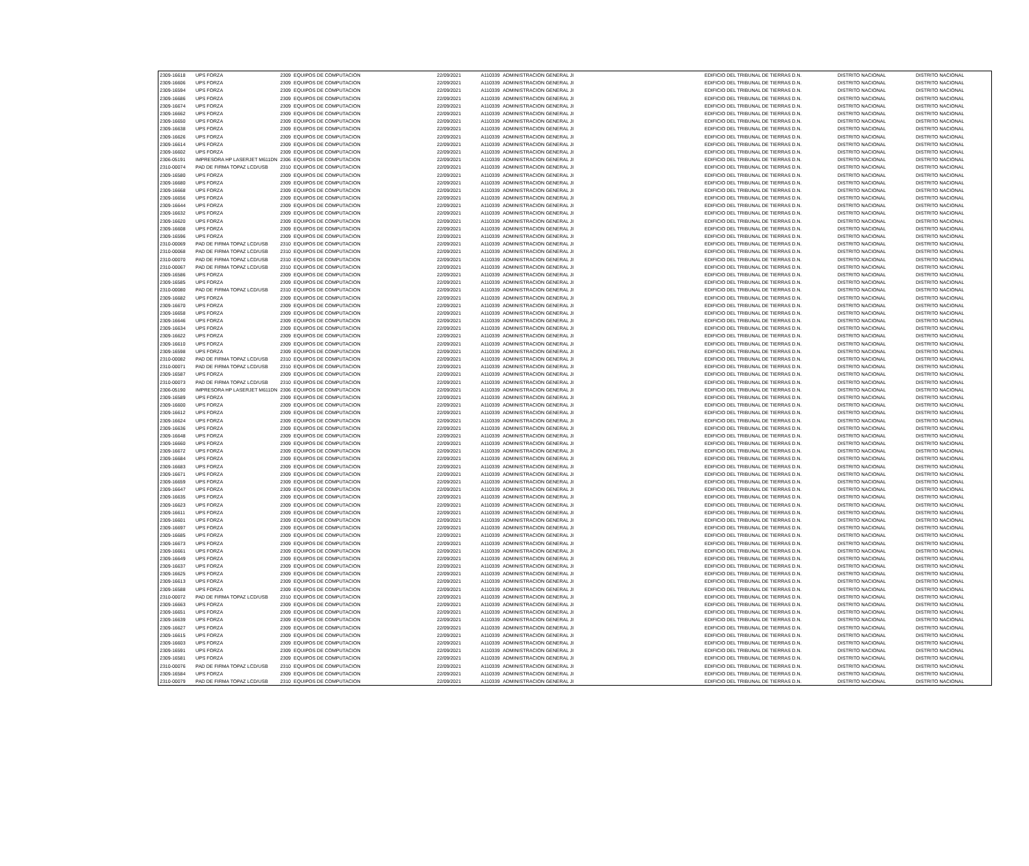| 2309-16618 | UPS FORZA | 2309 | EQUIPOS DE COMPUTACION | 22/09/2021 | A110339 | ADMINISTRACION GENERAL JI | EDIFICIO DEL TRIBUNAL DE TIERRAS D.N. | DISTRITO NACIONAL | DISTRITO NACIONAL |
| 2309-16606 | UPS FORZA | 2309 | EQUIPOS DE COMPUTACION | 22/09/2021 | A110339 | ADMINISTRACION GENERAL JI | EDIFICIO DEL TRIBUNAL DE TIERRAS D.N. | DISTRITO NACIONAL | DISTRITO NACIONAL |
| 2309-16594 | UPS FORZA | 2309 | EQUIPOS DE COMPUTACION | 22/09/2021 | A110339 | ADMINISTRACION GENERAL JI | EDIFICIO DEL TRIBUNAL DE TIERRAS D.N. | DISTRITO NACIONAL | DISTRITO NACIONAL |
| 2309-16686 | UPS FORZA | 2309 | EQUIPOS DE COMPUTACION | 22/09/2021 | A110339 | ADMINISTRACION GENERAL JI | EDIFICIO DEL TRIBUNAL DE TIERRAS D.N. | DISTRITO NACIONAL | DISTRITO NACIONAL |
| 2309-16674 | UPS FORZA | 2309 | EQUIPOS DE COMPUTACION | 22/09/2021 | A110339 | ADMINISTRACION GENERAL JI | EDIFICIO DEL TRIBUNAL DE TIERRAS D.N. | DISTRITO NACIONAL | DISTRITO NACIONAL |
| 2309-16662 | UPS FORZA | 2309 | EQUIPOS DE COMPUTACION | 22/09/2021 | A110339 | ADMINISTRACION GENERAL JI | EDIFICIO DEL TRIBUNAL DE TIERRAS D.N. | DISTRITO NACIONAL | DISTRITO NACIONAL |
| 2309-16650 | UPS FORZA | 2309 | EQUIPOS DE COMPUTACION | 22/09/2021 | A110339 | ADMINISTRACION GENERAL JI | EDIFICIO DEL TRIBUNAL DE TIERRAS D.N. | DISTRITO NACIONAL | DISTRITO NACIONAL |
| 2309-16638 | UPS FORZA | 2309 | EQUIPOS DE COMPUTACION | 22/09/2021 | A110339 | ADMINISTRACION GENERAL JI | EDIFICIO DEL TRIBUNAL DE TIERRAS D.N. | DISTRITO NACIONAL | DISTRITO NACIONAL |
| 2309-16626 | UPS FORZA | 2309 | EQUIPOS DE COMPUTACION | 22/09/2021 | A110339 | ADMINISTRACION GENERAL JI | EDIFICIO DEL TRIBUNAL DE TIERRAS D.N. | DISTRITO NACIONAL | DISTRITO NACIONAL |
| 2309-16614 | UPS FORZA | 2309 | EQUIPOS DE COMPUTACION | 22/09/2021 | A110339 | ADMINISTRACION GENERAL JI | EDIFICIO DEL TRIBUNAL DE TIERRAS D.N. | DISTRITO NACIONAL | DISTRITO NACIONAL |
| 2309-16602 | UPS FORZA | 2309 | EQUIPOS DE COMPUTACION | 22/09/2021 | A110339 | ADMINISTRACION GENERAL JI | EDIFICIO DEL TRIBUNAL DE TIERRAS D.N. | DISTRITO NACIONAL | DISTRITO NACIONAL |
| 2306-05191 | IMPRESORA HP LASERJET M611DN | 2306 | EQUIPOS DE COMPUTACION | 22/09/2021 | A110339 | ADMINISTRACION GENERAL JI | EDIFICIO DEL TRIBUNAL DE TIERRAS D.N. | DISTRITO NACIONAL | DISTRITO NACIONAL |
| 2310-00074 | PAD DE FIRMA TOPAZ LCD/USB | 2310 | EQUIPOS DE COMPUTACION | 22/09/2021 | A110339 | ADMINISTRACION GENERAL JI | EDIFICIO DEL TRIBUNAL DE TIERRAS D.N. | DISTRITO NACIONAL | DISTRITO NACIONAL |
| 2309-16580 | UPS FORZA | 2309 | EQUIPOS DE COMPUTACION | 22/09/2021 | A110339 | ADMINISTRACION GENERAL JI | EDIFICIO DEL TRIBUNAL DE TIERRAS D.N. | DISTRITO NACIONAL | DISTRITO NACIONAL |
| 2309-16680 | UPS FORZA | 2309 | EQUIPOS DE COMPUTACION | 22/09/2021 | A110339 | ADMINISTRACION GENERAL JI | EDIFICIO DEL TRIBUNAL DE TIERRAS D.N. | DISTRITO NACIONAL | DISTRITO NACIONAL |
| 2309-16668 | UPS FORZA | 2309 | EQUIPOS DE COMPUTACION | 22/09/2021 | A110339 | ADMINISTRACION GENERAL JI | EDIFICIO DEL TRIBUNAL DE TIERRAS D.N. | DISTRITO NACIONAL | DISTRITO NACIONAL |
| 2309-16656 | UPS FORZA | 2309 | EQUIPOS DE COMPUTACION | 22/09/2021 | A110339 | ADMINISTRACION GENERAL JI | EDIFICIO DEL TRIBUNAL DE TIERRAS D.N. | DISTRITO NACIONAL | DISTRITO NACIONAL |
| 2309-16644 | UPS FORZA | 2309 | EQUIPOS DE COMPUTACION | 22/09/2021 | A110339 | ADMINISTRACION GENERAL JI | EDIFICIO DEL TRIBUNAL DE TIERRAS D.N. | DISTRITO NACIONAL | DISTRITO NACIONAL |
| 2309-16632 | UPS FORZA | 2309 | EQUIPOS DE COMPUTACION | 22/09/2021 | A110339 | ADMINISTRACION GENERAL JI | EDIFICIO DEL TRIBUNAL DE TIERRAS D.N. | DISTRITO NACIONAL | DISTRITO NACIONAL |
| 2309-16620 | UPS FORZA | 2309 | EQUIPOS DE COMPUTACION | 22/09/2021 | A110339 | ADMINISTRACION GENERAL JI | EDIFICIO DEL TRIBUNAL DE TIERRAS D.N. | DISTRITO NACIONAL | DISTRITO NACIONAL |
| 2309-16608 | UPS FORZA | 2309 | EQUIPOS DE COMPUTACION | 22/09/2021 | A110339 | ADMINISTRACION GENERAL JI | EDIFICIO DEL TRIBUNAL DE TIERRAS D.N. | DISTRITO NACIONAL | DISTRITO NACIONAL |
| 2309-16596 | UPS FORZA | 2309 | EQUIPOS DE COMPUTACION | 22/09/2021 | A110339 | ADMINISTRACION GENERAL JI | EDIFICIO DEL TRIBUNAL DE TIERRAS D.N. | DISTRITO NACIONAL | DISTRITO NACIONAL |
| 2310-00069 | PAD DE FIRMA TOPAZ LCD/USB | 2310 | EQUIPOS DE COMPUTACION | 22/09/2021 | A110339 | ADMINISTRACION GENERAL JI | EDIFICIO DEL TRIBUNAL DE TIERRAS D.N. | DISTRITO NACIONAL | DISTRITO NACIONAL |
| 2310-00068 | PAD DE FIRMA TOPAZ LCD/USB | 2310 | EQUIPOS DE COMPUTACION | 22/09/2021 | A110339 | ADMINISTRACION GENERAL JI | EDIFICIO DEL TRIBUNAL DE TIERRAS D.N. | DISTRITO NACIONAL | DISTRITO NACIONAL |
| 2310-00070 | PAD DE FIRMA TOPAZ LCD/USB | 2310 | EQUIPOS DE COMPUTACION | 22/09/2021 | A110339 | ADMINISTRACION GENERAL JI | EDIFICIO DEL TRIBUNAL DE TIERRAS D.N. | DISTRITO NACIONAL | DISTRITO NACIONAL |
| 2310-00067 | PAD DE FIRMA TOPAZ LCD/USB | 2310 | EQUIPOS DE COMPUTACION | 22/09/2021 | A110339 | ADMINISTRACION GENERAL JI | EDIFICIO DEL TRIBUNAL DE TIERRAS D.N. | DISTRITO NACIONAL | DISTRITO NACIONAL |
| 2309-16586 | UPS FORZA | 2309 | EQUIPOS DE COMPUTACION | 22/09/2021 | A110339 | ADMINISTRACION GENERAL JI | EDIFICIO DEL TRIBUNAL DE TIERRAS D.N. | DISTRITO NACIONAL | DISTRITO NACIONAL |
| 2309-16585 | UPS FORZA | 2309 | EQUIPOS DE COMPUTACION | 22/09/2021 | A110339 | ADMINISTRACION GENERAL JI | EDIFICIO DEL TRIBUNAL DE TIERRAS D.N. | DISTRITO NACIONAL | DISTRITO NACIONAL |
| 2310-00080 | PAD DE FIRMA TOPAZ LCD/USB | 2310 | EQUIPOS DE COMPUTACION | 22/09/2021 | A110339 | ADMINISTRACION GENERAL JI | EDIFICIO DEL TRIBUNAL DE TIERRAS D.N. | DISTRITO NACIONAL | DISTRITO NACIONAL |
| 2309-16682 | UPS FORZA | 2309 | EQUIPOS DE COMPUTACION | 22/09/2021 | A110339 | ADMINISTRACION GENERAL JI | EDIFICIO DEL TRIBUNAL DE TIERRAS D.N. | DISTRITO NACIONAL | DISTRITO NACIONAL |
| 2309-16670 | UPS FORZA | 2309 | EQUIPOS DE COMPUTACION | 22/09/2021 | A110339 | ADMINISTRACION GENERAL JI | EDIFICIO DEL TRIBUNAL DE TIERRAS D.N. | DISTRITO NACIONAL | DISTRITO NACIONAL |
| 2309-16658 | UPS FORZA | 2309 | EQUIPOS DE COMPUTACION | 22/09/2021 | A110339 | ADMINISTRACION GENERAL JI | EDIFICIO DEL TRIBUNAL DE TIERRAS D.N. | DISTRITO NACIONAL | DISTRITO NACIONAL |
| 2309-16646 | UPS FORZA | 2309 | EQUIPOS DE COMPUTACION | 22/09/2021 | A110339 | ADMINISTRACION GENERAL JI | EDIFICIO DEL TRIBUNAL DE TIERRAS D.N. | DISTRITO NACIONAL | DISTRITO NACIONAL |
| 2309-16634 | UPS FORZA | 2309 | EQUIPOS DE COMPUTACION | 22/09/2021 | A110339 | ADMINISTRACION GENERAL JI | EDIFICIO DEL TRIBUNAL DE TIERRAS D.N. | DISTRITO NACIONAL | DISTRITO NACIONAL |
| 2309-16622 | UPS FORZA | 2309 | EQUIPOS DE COMPUTACION | 22/09/2021 | A110339 | ADMINISTRACION GENERAL JI | EDIFICIO DEL TRIBUNAL DE TIERRAS D.N. | DISTRITO NACIONAL | DISTRITO NACIONAL |
| 2309-16610 | UPS FORZA | 2309 | EQUIPOS DE COMPUTACION | 22/09/2021 | A110339 | ADMINISTRACION GENERAL JI | EDIFICIO DEL TRIBUNAL DE TIERRAS D.N. | DISTRITO NACIONAL | DISTRITO NACIONAL |
| 2309-16598 | UPS FORZA | 2309 | EQUIPOS DE COMPUTACION | 22/09/2021 | A110339 | ADMINISTRACION GENERAL JI | EDIFICIO DEL TRIBUNAL DE TIERRAS D.N. | DISTRITO NACIONAL | DISTRITO NACIONAL |
| 2310-00082 | PAD DE FIRMA TOPAZ LCD/USB | 2310 | EQUIPOS DE COMPUTACION | 22/09/2021 | A110339 | ADMINISTRACION GENERAL JI | EDIFICIO DEL TRIBUNAL DE TIERRAS D.N. | DISTRITO NACIONAL | DISTRITO NACIONAL |
| 2310-00071 | PAD DE FIRMA TOPAZ LCD/USB | 2310 | EQUIPOS DE COMPUTACION | 22/09/2021 | A110339 | ADMINISTRACION GENERAL JI | EDIFICIO DEL TRIBUNAL DE TIERRAS D.N. | DISTRITO NACIONAL | DISTRITO NACIONAL |
| 2309-16587 | UPS FORZA | 2309 | EQUIPOS DE COMPUTACION | 22/09/2021 | A110339 | ADMINISTRACION GENERAL JI | EDIFICIO DEL TRIBUNAL DE TIERRAS D.N. | DISTRITO NACIONAL | DISTRITO NACIONAL |
| 2310-00073 | PAD DE FIRMA TOPAZ LCD/USB | 2310 | EQUIPOS DE COMPUTACION | 22/09/2021 | A110339 | ADMINISTRACION GENERAL JI | EDIFICIO DEL TRIBUNAL DE TIERRAS D.N. | DISTRITO NACIONAL | DISTRITO NACIONAL |
| 2306-05190 | IMPRESORA HP LASERJET M611DN | 2306 | EQUIPOS DE COMPUTACION | 22/09/2021 | A110339 | ADMINISTRACION GENERAL JI | EDIFICIO DEL TRIBUNAL DE TIERRAS D.N. | DISTRITO NACIONAL | DISTRITO NACIONAL |
| 2309-16589 | UPS FORZA | 2309 | EQUIPOS DE COMPUTACION | 22/09/2021 | A110339 | ADMINISTRACION GENERAL JI | EDIFICIO DEL TRIBUNAL DE TIERRAS D.N. | DISTRITO NACIONAL | DISTRITO NACIONAL |
| 2309-16600 | UPS FORZA | 2309 | EQUIPOS DE COMPUTACION | 22/09/2021 | A110339 | ADMINISTRACION GENERAL JI | EDIFICIO DEL TRIBUNAL DE TIERRAS D.N. | DISTRITO NACIONAL | DISTRITO NACIONAL |
| 2309-16612 | UPS FORZA | 2309 | EQUIPOS DE COMPUTACION | 22/09/2021 | A110339 | ADMINISTRACION GENERAL JI | EDIFICIO DEL TRIBUNAL DE TIERRAS D.N. | DISTRITO NACIONAL | DISTRITO NACIONAL |
| 2309-16624 | UPS FORZA | 2309 | EQUIPOS DE COMPUTACION | 22/09/2021 | A110339 | ADMINISTRACION GENERAL JI | EDIFICIO DEL TRIBUNAL DE TIERRAS D.N. | DISTRITO NACIONAL | DISTRITO NACIONAL |
| 2309-16636 | UPS FORZA | 2309 | EQUIPOS DE COMPUTACION | 22/09/2021 | A110339 | ADMINISTRACION GENERAL JI | EDIFICIO DEL TRIBUNAL DE TIERRAS D.N. | DISTRITO NACIONAL | DISTRITO NACIONAL |
| 2309-16648 | UPS FORZA | 2309 | EQUIPOS DE COMPUTACION | 22/09/2021 | A110339 | ADMINISTRACION GENERAL JI | EDIFICIO DEL TRIBUNAL DE TIERRAS D.N. | DISTRITO NACIONAL | DISTRITO NACIONAL |
| 2309-16660 | UPS FORZA | 2309 | EQUIPOS DE COMPUTACION | 22/09/2021 | A110339 | ADMINISTRACION GENERAL JI | EDIFICIO DEL TRIBUNAL DE TIERRAS D.N. | DISTRITO NACIONAL | DISTRITO NACIONAL |
| 2309-16672 | UPS FORZA | 2309 | EQUIPOS DE COMPUTACION | 22/09/2021 | A110339 | ADMINISTRACION GENERAL JI | EDIFICIO DEL TRIBUNAL DE TIERRAS D.N. | DISTRITO NACIONAL | DISTRITO NACIONAL |
| 2309-16684 | UPS FORZA | 2309 | EQUIPOS DE COMPUTACION | 22/09/2021 | A110339 | ADMINISTRACION GENERAL JI | EDIFICIO DEL TRIBUNAL DE TIERRAS D.N. | DISTRITO NACIONAL | DISTRITO NACIONAL |
| 2309-16683 | UPS FORZA | 2309 | EQUIPOS DE COMPUTACION | 22/09/2021 | A110339 | ADMINISTRACION GENERAL JI | EDIFICIO DEL TRIBUNAL DE TIERRAS D.N. | DISTRITO NACIONAL | DISTRITO NACIONAL |
| 2309-16671 | UPS FORZA | 2309 | EQUIPOS DE COMPUTACION | 22/09/2021 | A110339 | ADMINISTRACION GENERAL JI | EDIFICIO DEL TRIBUNAL DE TIERRAS D.N. | DISTRITO NACIONAL | DISTRITO NACIONAL |
| 2309-16659 | UPS FORZA | 2309 | EQUIPOS DE COMPUTACION | 22/09/2021 | A110339 | ADMINISTRACION GENERAL JI | EDIFICIO DEL TRIBUNAL DE TIERRAS D.N. | DISTRITO NACIONAL | DISTRITO NACIONAL |
| 2309-16647 | UPS FORZA | 2309 | EQUIPOS DE COMPUTACION | 22/09/2021 | A110339 | ADMINISTRACION GENERAL JI | EDIFICIO DEL TRIBUNAL DE TIERRAS D.N. | DISTRITO NACIONAL | DISTRITO NACIONAL |
| 2309-16635 | UPS FORZA | 2309 | EQUIPOS DE COMPUTACION | 22/09/2021 | A110339 | ADMINISTRACION GENERAL JI | EDIFICIO DEL TRIBUNAL DE TIERRAS D.N. | DISTRITO NACIONAL | DISTRITO NACIONAL |
| 2309-16623 | UPS FORZA | 2309 | EQUIPOS DE COMPUTACION | 22/09/2021 | A110339 | ADMINISTRACION GENERAL JI | EDIFICIO DEL TRIBUNAL DE TIERRAS D.N. | DISTRITO NACIONAL | DISTRITO NACIONAL |
| 2309-16611 | UPS FORZA | 2309 | EQUIPOS DE COMPUTACION | 22/09/2021 | A110339 | ADMINISTRACION GENERAL JI | EDIFICIO DEL TRIBUNAL DE TIERRAS D.N. | DISTRITO NACIONAL | DISTRITO NACIONAL |
| 2309-16601 | UPS FORZA | 2309 | EQUIPOS DE COMPUTACION | 22/09/2021 | A110339 | ADMINISTRACION GENERAL JI | EDIFICIO DEL TRIBUNAL DE TIERRAS D.N. | DISTRITO NACIONAL | DISTRITO NACIONAL |
| 2309-16697 | UPS FORZA | 2309 | EQUIPOS DE COMPUTACION | 22/09/2021 | A110339 | ADMINISTRACION GENERAL JI | EDIFICIO DEL TRIBUNAL DE TIERRAS D.N. | DISTRITO NACIONAL | DISTRITO NACIONAL |
| 2309-16685 | UPS FORZA | 2309 | EQUIPOS DE COMPUTACION | 22/09/2021 | A110339 | ADMINISTRACION GENERAL JI | EDIFICIO DEL TRIBUNAL DE TIERRAS D.N. | DISTRITO NACIONAL | DISTRITO NACIONAL |
| 2309-16673 | UPS FORZA | 2309 | EQUIPOS DE COMPUTACION | 22/09/2021 | A110339 | ADMINISTRACION GENERAL JI | EDIFICIO DEL TRIBUNAL DE TIERRAS D.N. | DISTRITO NACIONAL | DISTRITO NACIONAL |
| 2309-16661 | UPS FORZA | 2309 | EQUIPOS DE COMPUTACION | 22/09/2021 | A110339 | ADMINISTRACION GENERAL JI | EDIFICIO DEL TRIBUNAL DE TIERRAS D.N. | DISTRITO NACIONAL | DISTRITO NACIONAL |
| 2309-16649 | UPS FORZA | 2309 | EQUIPOS DE COMPUTACION | 22/09/2021 | A110339 | ADMINISTRACION GENERAL JI | EDIFICIO DEL TRIBUNAL DE TIERRAS D.N. | DISTRITO NACIONAL | DISTRITO NACIONAL |
| 2309-16637 | UPS FORZA | 2309 | EQUIPOS DE COMPUTACION | 22/09/2021 | A110339 | ADMINISTRACION GENERAL JI | EDIFICIO DEL TRIBUNAL DE TIERRAS D.N. | DISTRITO NACIONAL | DISTRITO NACIONAL |
| 2309-16625 | UPS FORZA | 2309 | EQUIPOS DE COMPUTACION | 22/09/2021 | A110339 | ADMINISTRACION GENERAL JI | EDIFICIO DEL TRIBUNAL DE TIERRAS D.N. | DISTRITO NACIONAL | DISTRITO NACIONAL |
| 2309-16613 | UPS FORZA | 2309 | EQUIPOS DE COMPUTACION | 22/09/2021 | A110339 | ADMINISTRACION GENERAL JI | EDIFICIO DEL TRIBUNAL DE TIERRAS D.N. | DISTRITO NACIONAL | DISTRITO NACIONAL |
| 2309-16588 | UPS FORZA | 2309 | EQUIPOS DE COMPUTACION | 22/09/2021 | A110339 | ADMINISTRACION GENERAL JI | EDIFICIO DEL TRIBUNAL DE TIERRAS D.N. | DISTRITO NACIONAL | DISTRITO NACIONAL |
| 2310-00072 | PAD DE FIRMA TOPAZ LCD/USB | 2310 | EQUIPOS DE COMPUTACION | 22/09/2021 | A110339 | ADMINISTRACION GENERAL JI | EDIFICIO DEL TRIBUNAL DE TIERRAS D.N. | DISTRITO NACIONAL | DISTRITO NACIONAL |
| 2309-16663 | UPS FORZA | 2309 | EQUIPOS DE COMPUTACION | 22/09/2021 | A110339 | ADMINISTRACION GENERAL JI | EDIFICIO DEL TRIBUNAL DE TIERRAS D.N. | DISTRITO NACIONAL | DISTRITO NACIONAL |
| 2309-16651 | UPS FORZA | 2309 | EQUIPOS DE COMPUTACION | 22/09/2021 | A110339 | ADMINISTRACION GENERAL JI | EDIFICIO DEL TRIBUNAL DE TIERRAS D.N. | DISTRITO NACIONAL | DISTRITO NACIONAL |
| 2309-16639 | UPS FORZA | 2309 | EQUIPOS DE COMPUTACION | 22/09/2021 | A110339 | ADMINISTRACION GENERAL JI | EDIFICIO DEL TRIBUNAL DE TIERRAS D.N. | DISTRITO NACIONAL | DISTRITO NACIONAL |
| 2309-16627 | UPS FORZA | 2309 | EQUIPOS DE COMPUTACION | 22/09/2021 | A110339 | ADMINISTRACION GENERAL JI | EDIFICIO DEL TRIBUNAL DE TIERRAS D.N. | DISTRITO NACIONAL | DISTRITO NACIONAL |
| 2309-16615 | UPS FORZA | 2309 | EQUIPOS DE COMPUTACION | 22/09/2021 | A110339 | ADMINISTRACION GENERAL JI | EDIFICIO DEL TRIBUNAL DE TIERRAS D.N. | DISTRITO NACIONAL | DISTRITO NACIONAL |
| 2309-16603 | UPS FORZA | 2309 | EQUIPOS DE COMPUTACION | 22/09/2021 | A110339 | ADMINISTRACION GENERAL JI | EDIFICIO DEL TRIBUNAL DE TIERRAS D.N. | DISTRITO NACIONAL | DISTRITO NACIONAL |
| 2309-16591 | UPS FORZA | 2309 | EQUIPOS DE COMPUTACION | 22/09/2021 | A110339 | ADMINISTRACION GENERAL JI | EDIFICIO DEL TRIBUNAL DE TIERRAS D.N. | DISTRITO NACIONAL | DISTRITO NACIONAL |
| 2309-16581 | UPS FORZA | 2309 | EQUIPOS DE COMPUTACION | 22/09/2021 | A110339 | ADMINISTRACION GENERAL JI | EDIFICIO DEL TRIBUNAL DE TIERRAS D.N. | DISTRITO NACIONAL | DISTRITO NACIONAL |
| 2310-00076 | PAD DE FIRMA TOPAZ LCD/USB | 2310 | EQUIPOS DE COMPUTACION | 22/09/2021 | A110339 | ADMINISTRACION GENERAL JI | EDIFICIO DEL TRIBUNAL DE TIERRAS D.N. | DISTRITO NACIONAL | DISTRITO NACIONAL |
| 2309-16584 | UPS FORZA | 2309 | EQUIPOS DE COMPUTACION | 22/09/2021 | A110339 | ADMINISTRACION GENERAL JI | EDIFICIO DEL TRIBUNAL DE TIERRAS D.N. | DISTRITO NACIONAL | DISTRITO NACIONAL |
| 2310-00079 | PAD DE FIRMA TOPAZ LCD/USB | 2310 | EQUIPOS DE COMPUTACION | 22/09/2021 | A110339 | ADMINISTRACION GENERAL JI | EDIFICIO DEL TRIBUNAL DE TIERRAS D.N. | DISTRITO NACIONAL | DISTRITO NACIONAL |